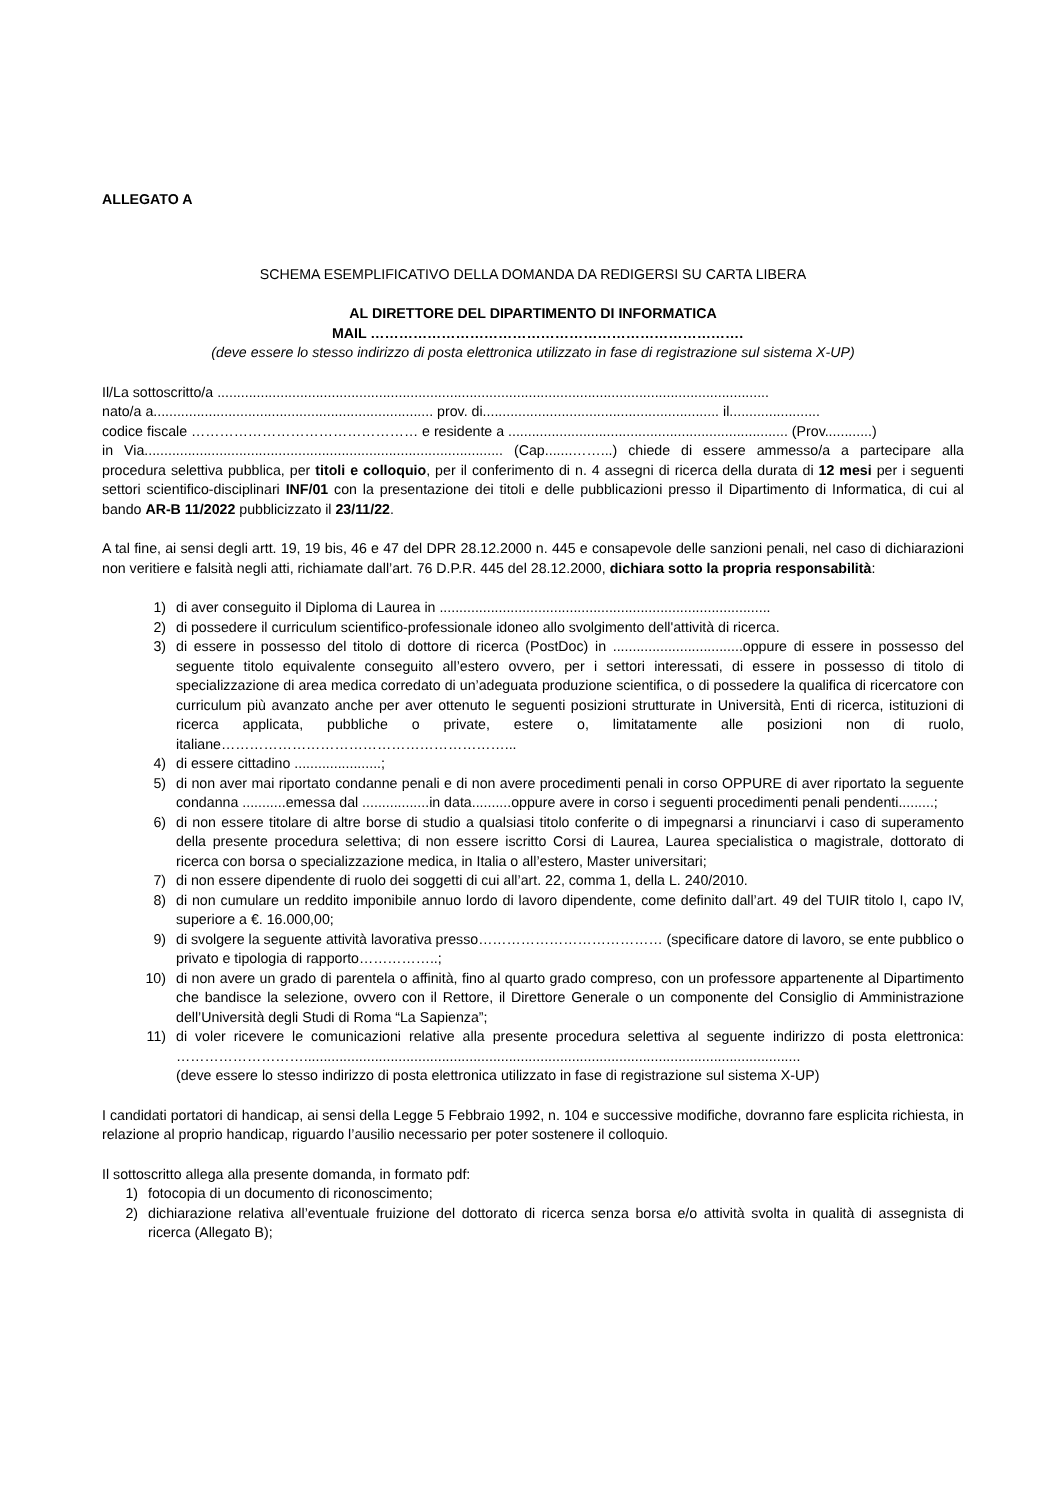ALLEGATO A
SCHEMA ESEMPLIFICATIVO DELLA DOMANDA DA REDIGERSI SU CARTA LIBERA
AL DIRETTORE DEL DIPARTIMENTO DI INFORMATICA
MAIL …………………………………………………………………….
(deve essere lo stesso indirizzo di posta elettronica utilizzato in fase di registrazione sul sistema X-UP)
Il/La sottoscritto/a ............................................................................................................................................
nato/a a....................................................................... prov. di............................................................ il.......................
codice fiscale ………………………………………… e residente a ....................................................................... (Prov............)
in Via........................................................................................... (Cap.......……...) chiede di essere ammesso/a a partecipare alla procedura selettiva pubblica, per titoli e colloquio, per il conferimento di n. 4 assegni di ricerca della durata di 12 mesi per i seguenti settori scientifico-disciplinari INF/01 con la presentazione dei titoli e delle pubblicazioni presso il Dipartimento di Informatica, di cui al bando AR-B 11/2022 pubblicizzato il 23/11/22.
A tal fine, ai sensi degli artt. 19, 19 bis, 46 e 47 del DPR 28.12.2000 n. 445 e consapevole delle sanzioni penali, nel caso di dichiarazioni non veritiere e falsità negli atti, richiamate dall’art. 76 D.P.R. 445 del 28.12.2000, dichiara sotto la propria responsabilità:
1) di aver conseguito il Diploma di Laurea in ....................................................................................
2) di possedere il curriculum scientifico-professionale idoneo allo svolgimento dell'attività di ricerca.
3) di essere in possesso del titolo di dottore di ricerca (PostDoc) in .................................oppure di essere in possesso del seguente titolo equivalente conseguito all’estero ovvero, per i settori interessati, di essere in possesso di titolo di specializzazione di area medica corredato di un’adeguata produzione scientifica, o di possedere la qualifica di ricercatore con curriculum più avanzato anche per aver ottenuto le seguenti posizioni strutturate in Università, Enti di ricerca, istituzioni di ricerca applicata, pubbliche o private, estere o, limitatamente alle posizioni non di ruolo, italiane……………………………………………………...
4) di essere cittadino ......................;
5) di non aver mai riportato condanne penali e di non avere procedimenti penali in corso OPPURE di aver riportato la seguente condanna ...........emessa dal .................in data..........oppure avere in corso i seguenti procedimenti penali pendenti.........;
6) di non essere titolare di altre borse di studio a qualsiasi titolo conferite o di impegnarsi a rinunciarvi i caso di superamento della presente procedura selettiva; di non essere iscritto Corsi di Laurea, Laurea specialistica o magistrale, dottorato di ricerca con borsa o specializzazione medica, in Italia o all’estero, Master universitari;
7) di non essere dipendente di ruolo dei soggetti di cui all’art. 22, comma 1, della L. 240/2010.
8) di non cumulare un reddito imponibile annuo lordo di lavoro dipendente, come definito dall’art. 49 del TUIR titolo I, capo IV, superiore a €. 16.000,00;
9) di svolgere la seguente attività lavorativa presso………………………………… (specificare datore di lavoro, se ente pubblico o privato e tipologia di rapporto……………..;
10) di non avere un grado di parentela o affinità, fino al quarto grado compreso, con un professore appartenente al Dipartimento che bandisce la selezione, ovvero con il Rettore, il Direttore Generale o un componente del Consiglio di Amministrazione dell’Università degli Studi di Roma “La Sapienza”;
11) di voler ricevere le comunicazioni relative alla presente procedura selettiva al seguente indirizzo di posta elettronica: ………………………..............................................................................................................................
(deve essere lo stesso indirizzo di posta elettronica utilizzato in fase di registrazione sul sistema X-UP)
I candidati portatori di handicap, ai sensi della Legge 5 Febbraio 1992, n. 104 e successive modifiche, dovranno fare esplicita richiesta, in relazione al proprio handicap, riguardo l’ausilio necessario per poter sostenere il colloquio.
Il sottoscritto allega alla presente domanda, in formato pdf:
1) fotocopia di un documento di riconoscimento;
2) dichiarazione relativa all’eventuale fruizione del dottorato di ricerca senza borsa e/o attività svolta in qualità di assegnista di ricerca (Allegato B);